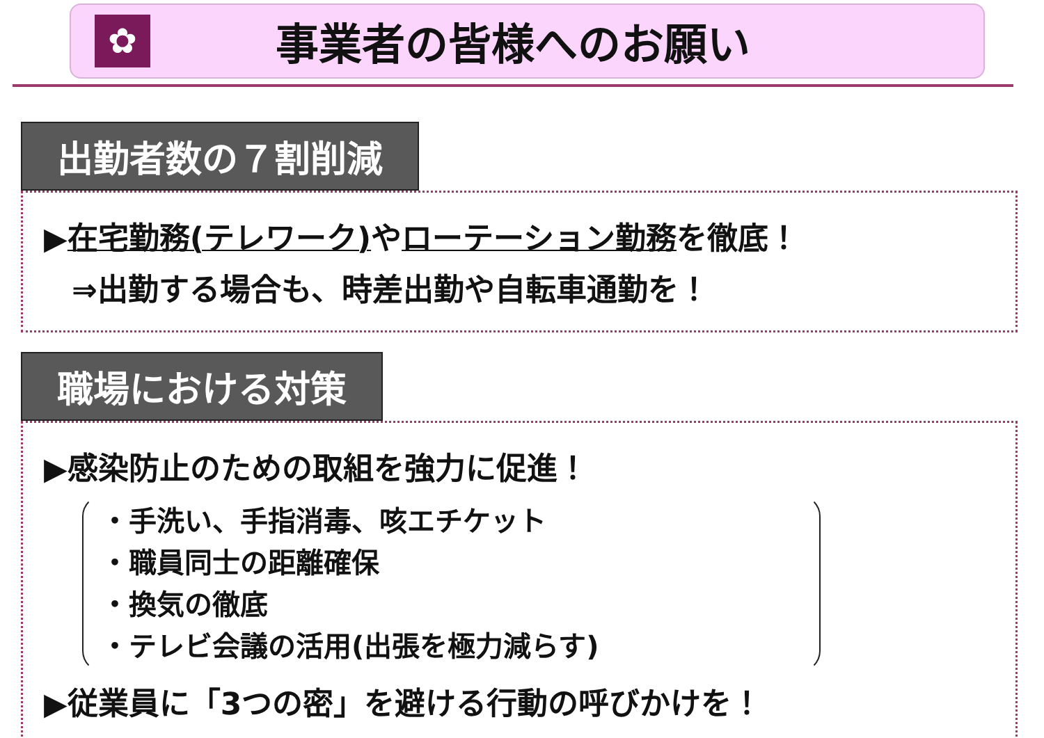✿
事業者の皆様へのお願い
出勤者数の７割削減
▶在宅勤務(テレワーク) やローテーション勤務を徹底！
⇒出勤する場合も、時差出勤や自転車通勤を！
職場における対策
▶感染防止のための取組を強力に促進！
・手洗い、手指消毒、咳エチケット
・職員同士の距離確保
・換気の徹底
・テレビ会議の活用(出張を極力減らす)
▶従業員に「3つの密」を避ける行動の呼びかけを！